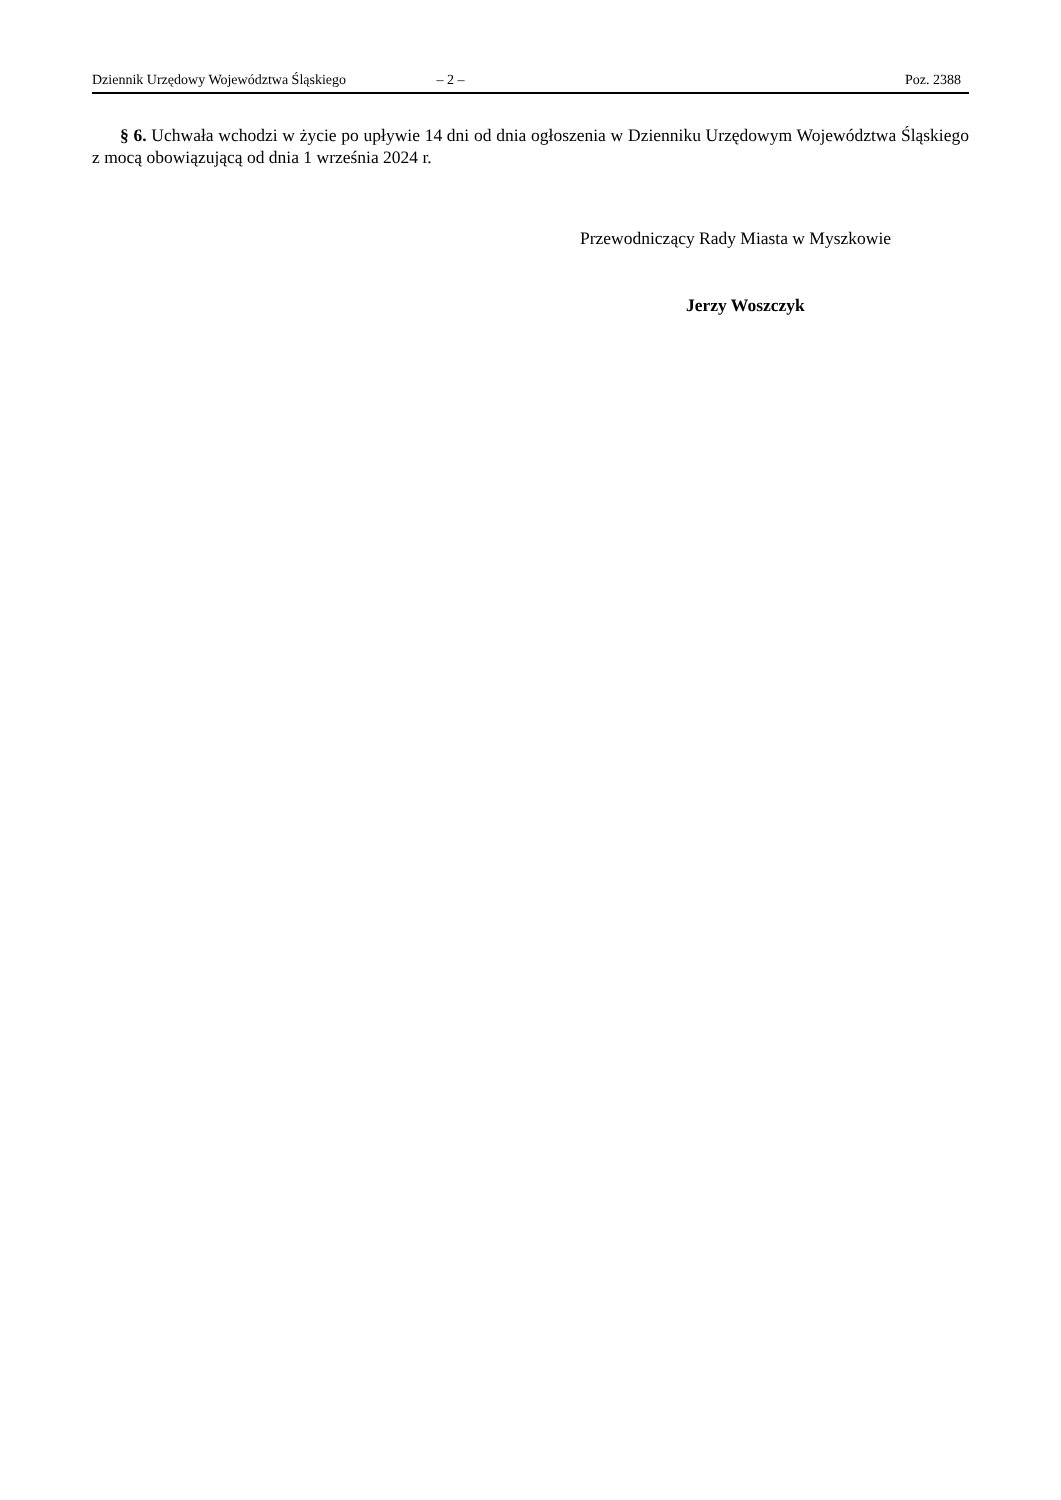Dziennik Urzędowy Województwa Śląskiego – 2 – Poz. 2388
§ 6. Uchwała wchodzi w życie po upływie 14 dni od dnia ogłoszenia w Dzienniku Urzędowym Województwa Śląskiego z mocą obowiązującą od dnia 1 września 2024 r.
Przewodniczący Rady Miasta w Myszkowie
Jerzy Woszczyk